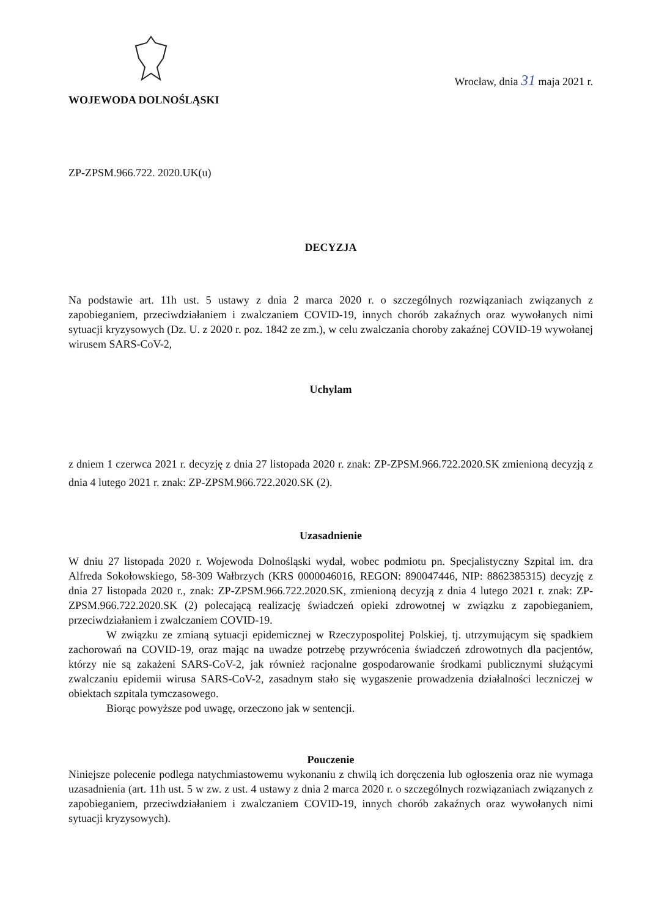WOJEWODA DOLNOŚLĄSKI
Wrocław, dnia 31 maja 2021 r.
ZP-ZPSM.966.722. 2020.UK(u)
DECYZJA
Na podstawie art. 11h ust. 5 ustawy z dnia 2 marca 2020 r. o szczególnych rozwiązaniach związanych z zapobieganiem, przeciwdziałaniem i zwalczaniem COVID-19, innych chorób zakaźnych oraz wywołanych nimi sytuacji kryzysowych (Dz. U. z 2020 r. poz. 1842 ze zm.), w celu zwalczania choroby zakaźnej COVID-19 wywołanej wirusem SARS-CoV-2,
Uchylam
z dniem 1 czerwca 2021 r. decyzję z dnia 27 listopada 2020 r. znak: ZP-ZPSM.966.722.2020.SK zmienioną decyzją z dnia 4 lutego 2021 r. znak: ZP-ZPSM.966.722.2020.SK (2).
Uzasadnienie
W dniu 27 listopada 2020 r. Wojewoda Dolnośląski wydał, wobec podmiotu pn. Specjalistyczny Szpital im. dra Alfreda Sokołowskiego, 58-309 Wałbrzych (KRS 0000046016, REGON: 890047446, NIP: 8862385315) decyzję z dnia 27 listopada 2020 r., znak: ZP-ZPSM.966.722.2020.SK, zmienioną decyzją z dnia 4 lutego 2021 r. znak: ZP-ZPSM.966.722.2020.SK (2) polecającą realizację świadczeń opieki zdrowotnej w związku z zapobieganiem, przeciwdziałaniem i zwalczaniem COVID-19.
W związku ze zmianą sytuacji epidemicznej w Rzeczypospolitej Polskiej, tj. utrzymującym się spadkiem zachorowań na COVID-19, oraz mając na uwadze potrzebę przywrócenia świadczeń zdrowotnych dla pacjentów, którzy nie są zakażeni SARS-CoV-2, jak również racjonalne gospodarowanie środkami publicznymi służącymi zwalczaniu epidemii wirusa SARS-CoV-2, zasadnym stało się wygaszenie prowadzenia działalności leczniczej w obiektach szpitala tymczasowego.
Biorąc powyższe pod uwagę, orzeczono jak w sentencji.
Pouczenie
Niniejsze polecenie podlega natychmiastowemu wykonaniu z chwilą ich doręczenia lub ogłoszenia oraz nie wymaga uzasadnienia (art. 11h ust. 5 w zw. z ust. 4 ustawy z dnia 2 marca 2020 r. o szczególnych rozwiązaniach związanych z zapobieganiem, przeciwdziałaniem i zwalczaniem COVID-19, innych chorób zakaźnych oraz wywołanych nimi sytuacji kryzysowych).